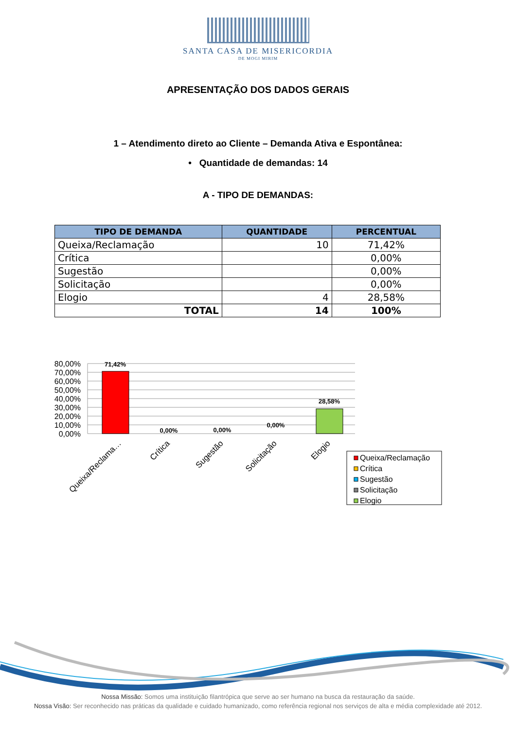SANTA CASA DE MISERICORDIA
DE MOGI MIRIM
APRESENTAÇÃO DOS DADOS GERAIS
1 – Atendimento direto ao Cliente – Demanda Ativa e Espontânea:
• Quantidade de demandas: 14
A - TIPO DE DEMANDAS:
| TIPO DE DEMANDA | QUANTIDADE | PERCENTUAL |
| --- | --- | --- |
| Queixa/Reclamação | 10 | 71,42% |
| Crítica | | 0,00% |
| Sugestão | | 0,00% |
| Solicitação | | 0,00% |
| Elogio | 4 | 28,58% |
| TOTAL | 14 | 100% |
80,00%
70,00%
60,00%
50,00%
40,00%
30,00%
20,00%
10,00%
0,00%
71,42%
0,00%
0,00%
0,00%
28,58%
Queixa/Reclama…
Crítica
Sugestão
Solicitação
Elogio
Queixa/Reclamação
Crítica
Sugestão
Solicitação
Elogio
Nossa Missão: Somos uma instituição filantrópica que serve ao ser humano na busca da restauração da saúde.
Nossa Visão: Ser reconhecido nas práticas da qualidade e cuidado humanizado, como referência regional nos serviços de alta e média complexidade até 2012.